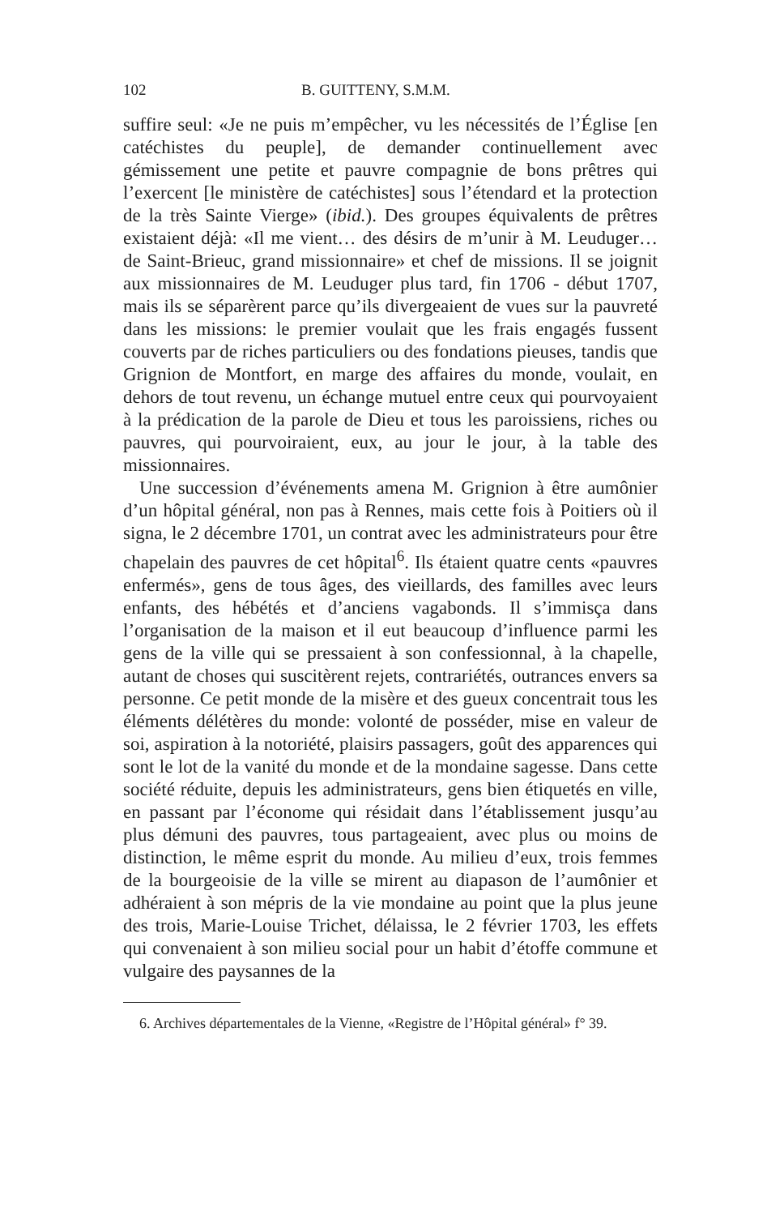102 B. GUITTENY, S.M.M.
suffire seul: «Je ne puis m’empêcher, vu les nécessités de l’Église [en catéchistes du peuple], de demander continuellement avec gémissement une petite et pauvre compagnie de bons prêtres qui l’exercent [le ministère de catéchistes] sous l’étendard et la protection de la très Sainte Vierge» (ibid.). Des groupes équivalents de prêtres existaient déjà: «Il me vient… des désirs de m’unir à M. Leuduger… de Saint-Brieuc, grand missionnaire» et chef de missions. Il se joignit aux missionnaires de M. Leuduger plus tard, fin 1706 - début 1707, mais ils se séparèrent parce qu’ils divergeaient de vues sur la pauvreté dans les missions: le premier voulait que les frais engagés fussent couverts par de riches particuliers ou des fondations pieuses, tandis que Grignion de Montfort, en marge des affaires du monde, voulait, en dehors de tout revenu, un échange mutuel entre ceux qui pourvoyaient à la prédication de la parole de Dieu et tous les paroissiens, riches ou pauvres, qui pourvoiraient, eux, au jour le jour, à la table des missionnaires.
Une succession d’événements amena M. Grignion à être aumônier d’un hôpital général, non pas à Rennes, mais cette fois à Poitiers où il signa, le 2 décembre 1701, un contrat avec les administrateurs pour être chapelain des pauvres de cet hôpital<sup>6</sup>. Ils étaient quatre cents «pauvres enfermés», gens de tous âges, des vieillards, des familles avec leurs enfants, des hébétés et d’anciens vagabonds. Il s’immisça dans l’organisation de la maison et il eut beaucoup d’influence parmi les gens de la ville qui se pressaient à son confessionnal, à la chapelle, autant de choses qui suscitèrent rejets, contrariétés, outrances envers sa personne. Ce petit monde de la misère et des gueux concentrait tous les éléments délétères du monde: volonté de posséder, mise en valeur de soi, aspiration à la notoriété, plaisirs passagers, goût des apparences qui sont le lot de la vanité du monde et de la mondaine sagesse. Dans cette société réduite, depuis les administrateurs, gens bien étiquetés en ville, en passant par l’économe qui résidait dans l’établissement jusqu’au plus démuni des pauvres, tous partageaient, avec plus ou moins de distinction, le même esprit du monde. Au milieu d’eux, trois femmes de la bourgeoisie de la ville se mirent au diapason de l’aumônier et adhéraient à son mépris de la vie mondaine au point que la plus jeune des trois, Marie-Louise Trichet, délaissa, le 2 février 1703, les effets qui convenaient à son milieu social pour un habit d’étoffe commune et vulgaire des paysannes de la
6. Archives départementales de la Vienne, «Registre de l’Hôpital général» f° 39.